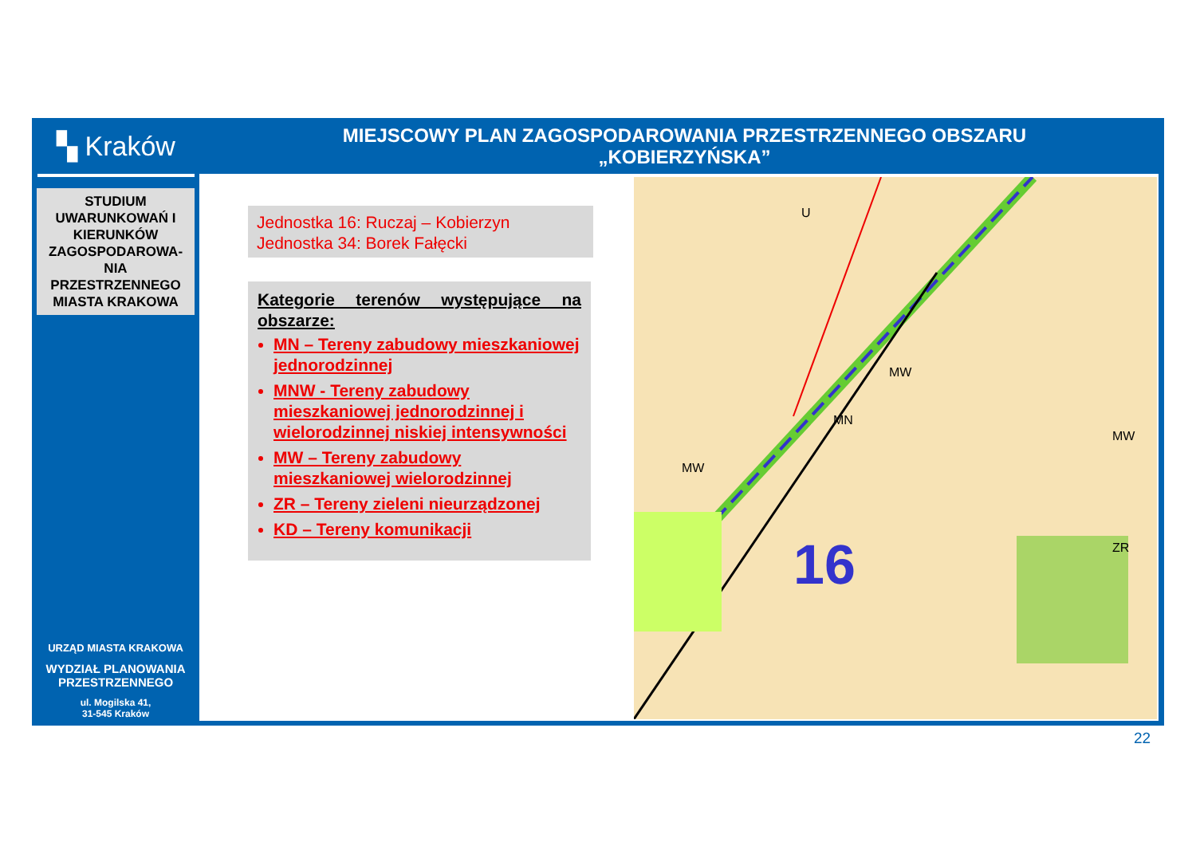▚ Kraków
STUDIUM UWARUNKOWAŃ I KIERUNKÓW ZAGOSPODAROWA-NIA PRZESTRZENNEGO MIASTA KRAKOWA
URZĄD MIASTA KRAKOWA
WYDZIAŁ PLANOWANIA PRZESTRZENNEGO
ul. Mogilska 41,
31-545 Kraków
MIEJSCOWY PLAN ZAGOSPODAROWANIA PRZESTRZENNEGO OBSZARU
„KOBIERZYŃSKA”
Jednostka 16: Ruczaj – Kobierzyn
Jednostka 34: Borek Fałęcki
Kategorie terenów występujące na obszarze:
MN – Tereny zabudowy mieszkaniowej jednorodzinnej
MNW - Tereny zabudowy mieszkaniowej jednorodzinnej i wielorodzinnej niskiej intensywności
MW – Tereny zabudowy mieszkaniowej wielorodzinnej
ZR – Tereny zieleni nieurządzonej
KD – Tereny komunikacji
16
U
MW
MN
MW
MW
ZR
22